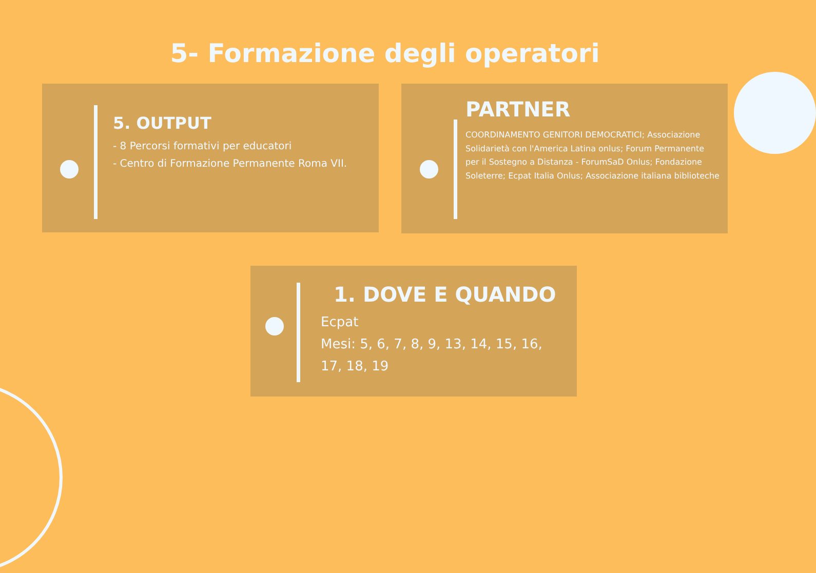5- Formazione degli operatori
5. OUTPUT
- 8 Percorsi formativi per educatori
- Centro di Formazione Permanente Roma VII.
PARTNER
COORDINAMENTO GENITORI DEMOCRATICI; Associazione Solidarietà con l'America Latina onlus; Forum Permanente per il Sostegno a Distanza - ForumSaD Onlus; Fondazione Soleterre; Ecpat Italia Onlus; Associazione italiana biblioteche
1. DOVE E QUANDO
Ecpat
Mesi: 5, 6, 7, 8, 9, 13, 14, 15, 16, 17, 18, 19